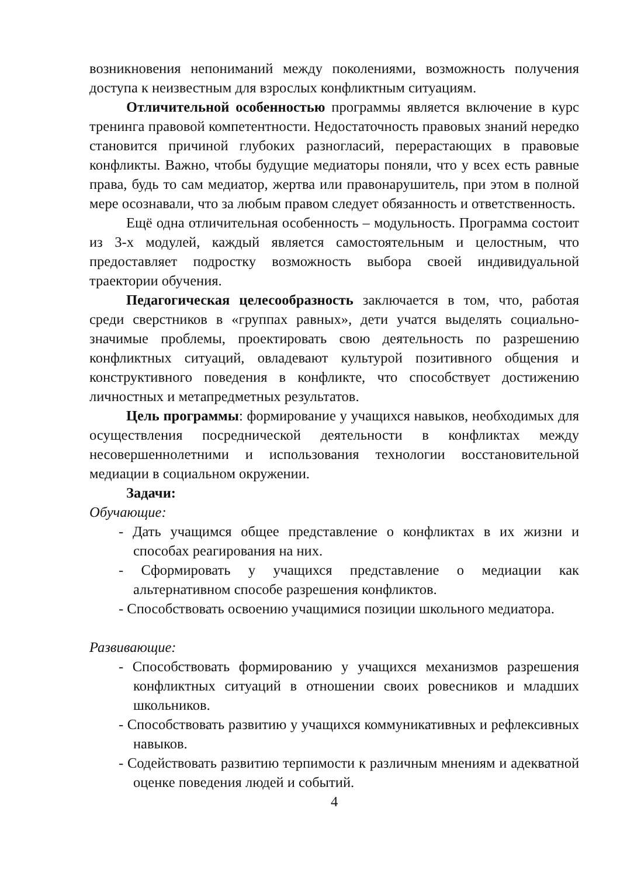возникновения непониманий между поколениями, возможность получения доступа к неизвестным для взрослых конфликтным ситуациям.
Отличительной особенностью программы является включение в курс тренинга правовой компетентности. Недостаточность правовых знаний нередко становится причиной глубоких разногласий, перерастающих в правовые конфликты. Важно, чтобы будущие медиаторы поняли, что у всех есть равные права, будь то сам медиатор, жертва или правонарушитель, при этом в полной мере осознавали, что за любым правом следует обязанность и ответственность.
Ещё одна отличительная особенность – модульность. Программа состоит из 3-х модулей, каждый является самостоятельным и целостным, что предоставляет подростку возможность выбора своей индивидуальной траектории обучения.
Педагогическая целесообразность заключается в том, что, работая среди сверстников в «группах равных», дети учатся выделять социально-значимые проблемы, проектировать свою деятельность по разрешению конфликтных ситуаций, овладевают культурой позитивного общения и конструктивного поведения в конфликте, что способствует достижению личностных и метапредметных результатов.
Цель программы: формирование у учащихся навыков, необходимых для осуществления посреднической деятельности в конфликтах между несовершеннолетними и использования технологии восстановительной медиации в социальном окружении.
Задачи:
Обучающие:
- Дать учащимся общее представление о конфликтах в их жизни и способах реагирования на них.
- Сформировать у учащихся представление о медиации как альтернативном способе разрешения конфликтов.
- Способствовать освоению учащимися позиции школьного медиатора.
Развивающие:
- Способствовать формированию у учащихся механизмов разрешения конфликтных ситуаций в отношении своих ровесников и младших школьников.
- Способствовать развитию у учащихся коммуникативных и рефлексивных навыков.
- Содействовать развитию терпимости к различным мнениям и адекватной оценке поведения людей и событий.
4